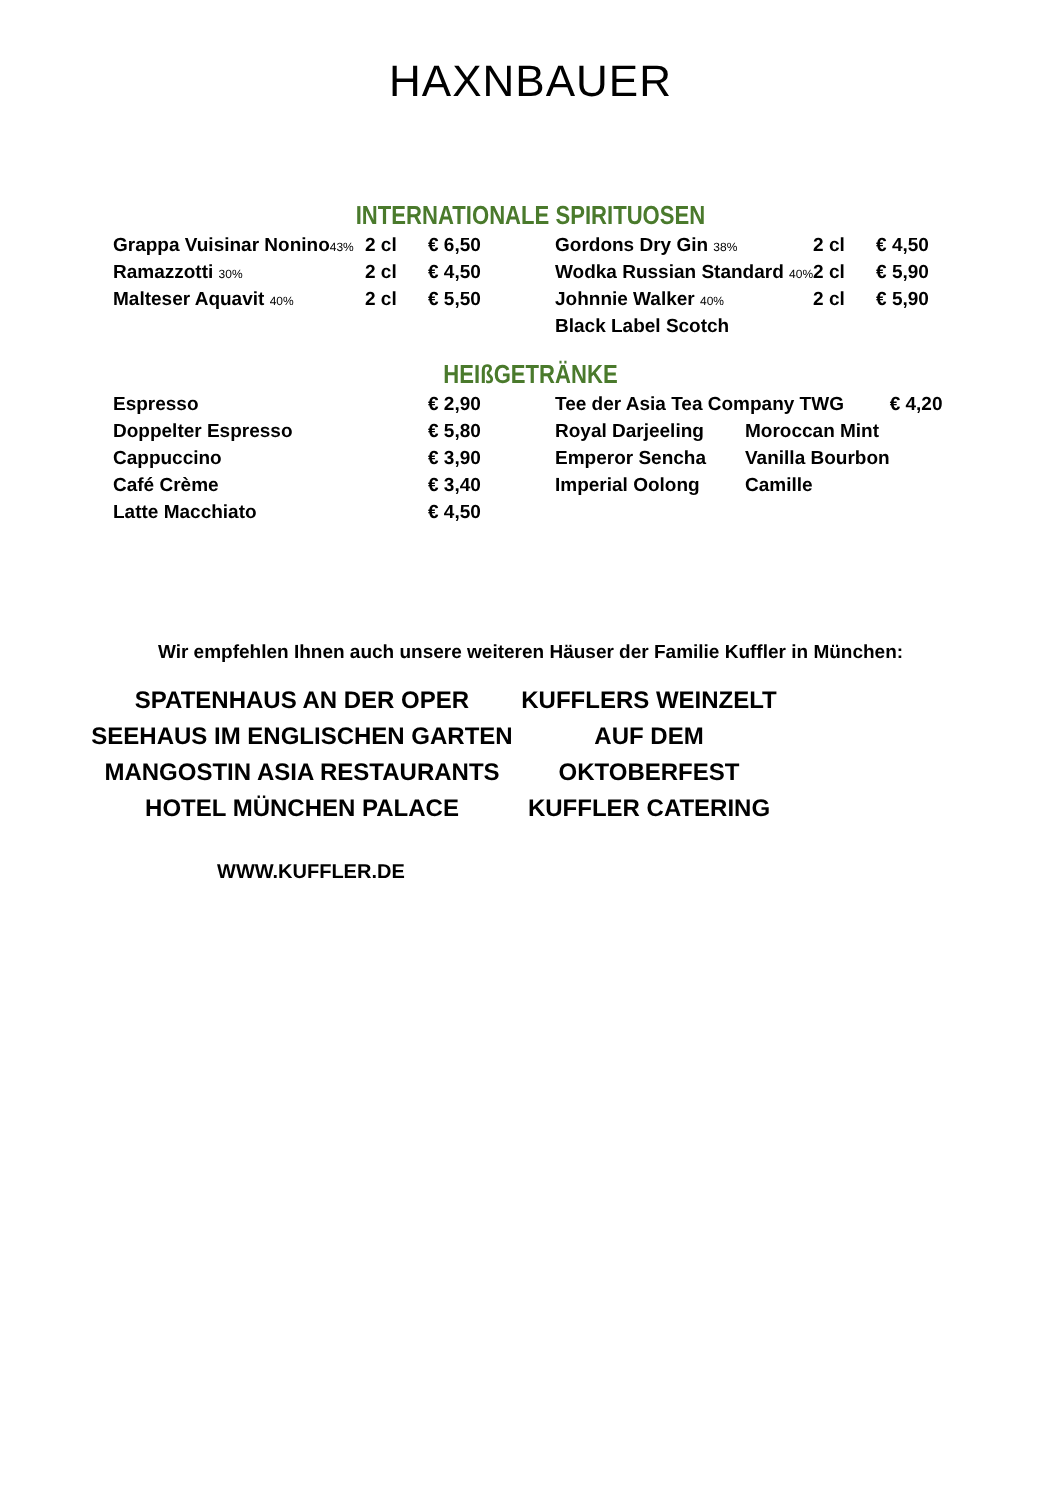HAXNBAUER
INTERNATIONALE SPIRITUOSEN
| Grappa Vuisinar Nonino 43% | 2 cl | € 6,50 | Gordons Dry Gin 38% | 2 cl | € 4,50 |
| Ramazzotti 30% | 2 cl | € 4,50 | Wodka Russian Standard 40% | 2 cl | € 5,90 |
| Malteser Aquavit 40% | 2 cl | € 5,50 | Johnnie Walker 40% | 2 cl | € 5,90 |
| | | | Black Label Scotch | | |
HEIßGETRÄNKE
| Espresso | € 2,90 | Tee der Asia Tea Company TWG | | € 4,20 |
| Doppelter Espresso | € 5,80 | Royal Darjeeling | Moroccan Mint | |
| Cappuccino | € 3,90 | Emperor Sencha | Vanilla Bourbon | |
| Café Crème | € 3,40 | Imperial Oolong | Camille | |
| Latte Macchiato | € 4,50 | | | |
Wir empfehlen Ihnen auch unsere weiteren Häuser der Familie Kuffler in München:
SPATENHAUS AN DER OPER
SEEHAUS IM ENGLISCHEN GARTEN
MANGOSTIN ASIA RESTAURANTS
HOTEL MÜNCHEN PALACE
KUFFLERS WEINZELT AUF DEM OKTOBERFEST
KUFFLER CATERING
WWW.KUFFLER.DE